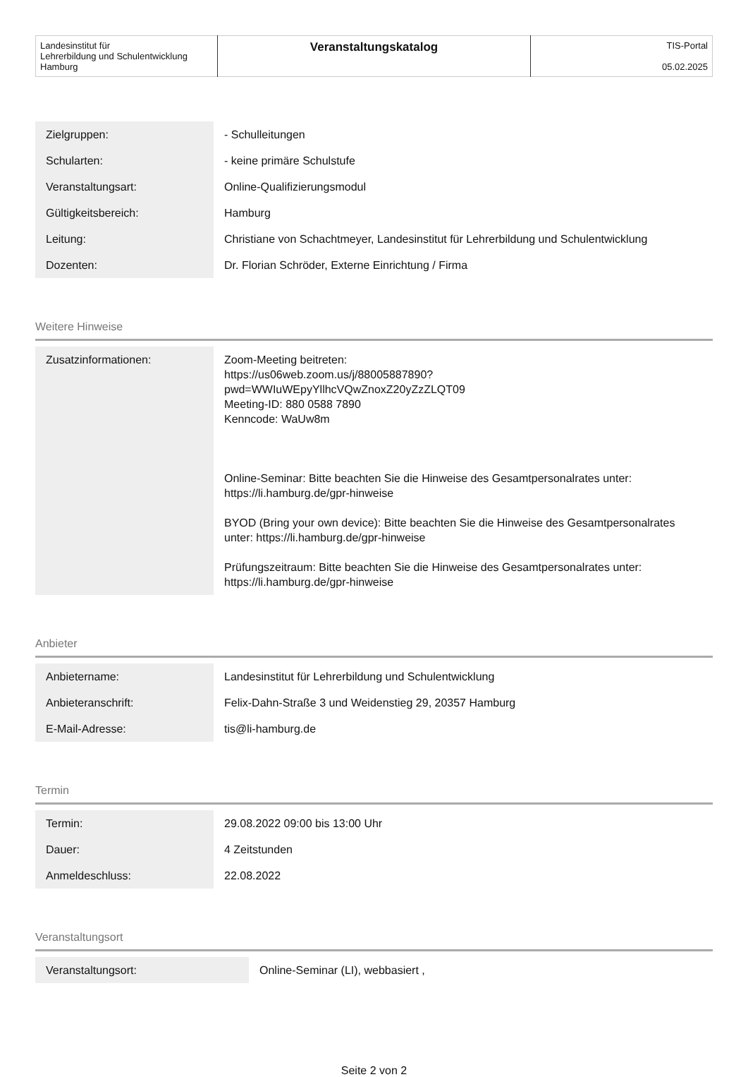| Landesinstitut für Lehrerbildung und Schulentwicklung Hamburg | Veranstaltungskatalog | TIS-Portal 05.02.2025 |
| Zielgruppen: | - Schulleitungen |
| Schularten: | - keine primäre Schulstufe |
| Veranstaltungsart: | Online-Qualifizierungsmodul |
| Gültigkeitsbereich: | Hamburg |
| Leitung: | Christiane von Schachtmeyer, Landesinstitut für Lehrerbildung und Schulentwicklung |
| Dozenten: | Dr. Florian Schröder, Externe Einrichtung / Firma |
Weitere Hinweise
| Zusatzinformationen: | Zoom-Meeting beitreten: https://us06web.zoom.us/j/88005887890? pwd=WWIuWEpyYllhcVQwZnoxZ20yZzZLQT09 Meeting-ID: 880 0588 7890 Kenncode: WaUw8m Online-Seminar: Bitte beachten Sie die Hinweise des Gesamtpersonalrates unter: https://li.hamburg.de/gpr-hinweise BYOD (Bring your own device): Bitte beachten Sie die Hinweise des Gesamtpersonalrates unter: https://li.hamburg.de/gpr-hinweise Prüfungszeitraum: Bitte beachten Sie die Hinweise des Gesamtpersonalrates unter: https://li.hamburg.de/gpr-hinweise |
Anbieter
| Anbietername: | Landesinstitut für Lehrerbildung und Schulentwicklung |
| Anbieteranschrift: | Felix-Dahn-Straße 3 und Weidenstieg 29, 20357 Hamburg |
| E-Mail-Adresse: | tis@li-hamburg.de |
Termin
| Termin: | 29.08.2022 09:00 bis 13:00 Uhr |
| Dauer: | 4 Zeitstunden |
| Anmeldeschluss: | 22.08.2022 |
Veranstaltungsort
| Veranstaltungsort: | Online-Seminar (LI), webbasiert , |
Seite 2 von 2